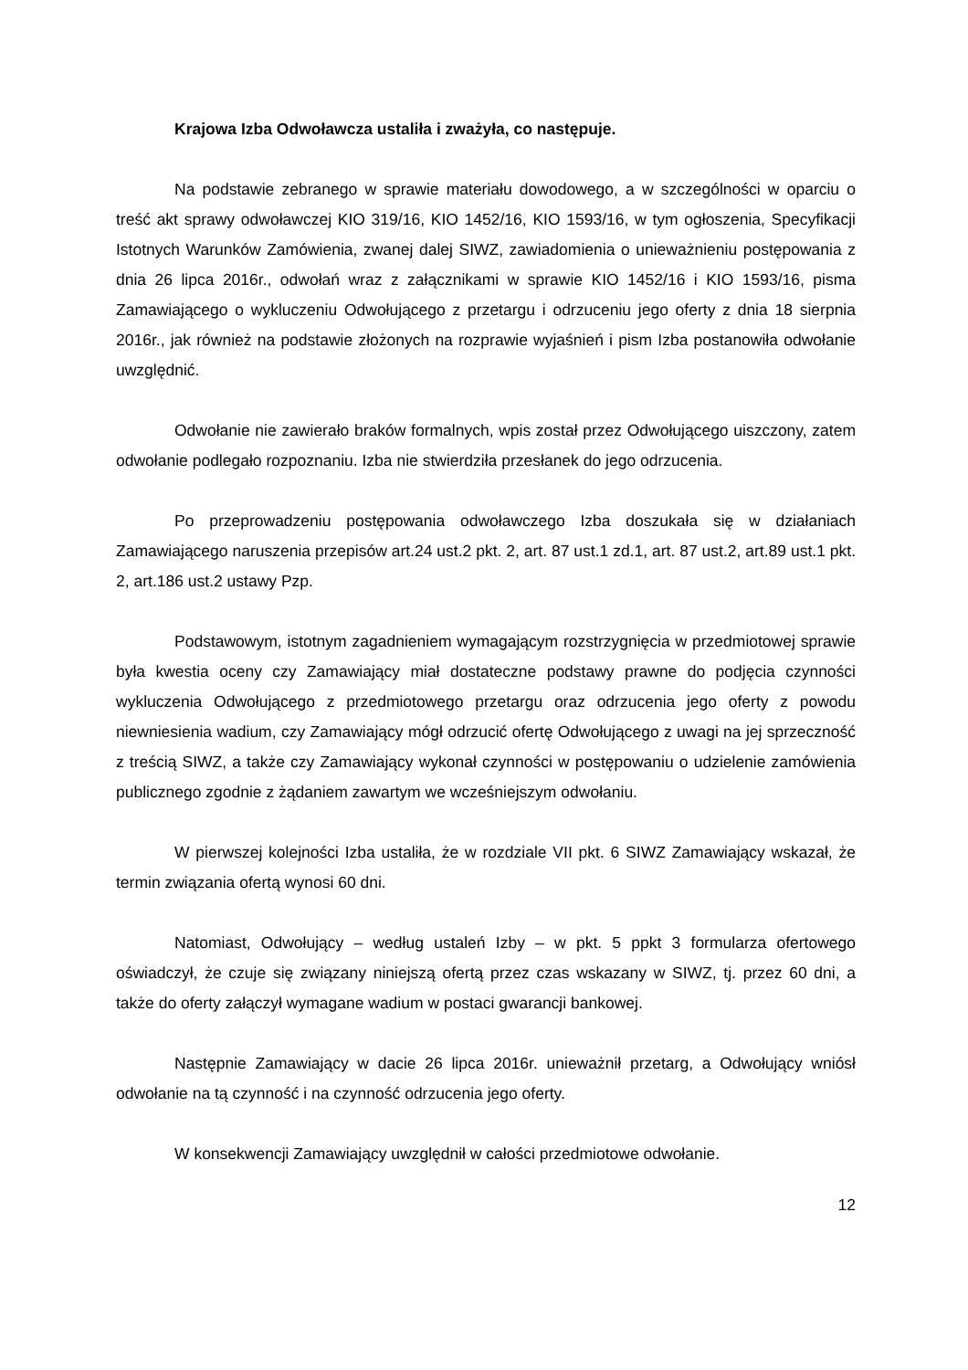Krajowa Izba Odwoławcza ustaliła i zważyła, co następuje.
Na podstawie zebranego w sprawie materiału dowodowego, a w szczególności w oparciu o treść akt sprawy odwoławczej KIO 319/16, KIO 1452/16, KIO 1593/16, w tym ogłoszenia, Specyfikacji Istotnych Warunków Zamówienia, zwanej dalej SIWZ, zawiadomienia o unieważnieniu postępowania z dnia 26 lipca 2016r., odwołań wraz z załącznikami w sprawie KIO 1452/16 i KIO 1593/16, pisma Zamawiającego o wykluczeniu Odwołującego z przetargu i odrzuceniu jego oferty z dnia 18 sierpnia 2016r., jak również na podstawie złożonych na rozprawie wyjaśnień i pism Izba postanowiła odwołanie uwzględnić.
Odwołanie nie zawierało braków formalnych, wpis został przez Odwołującego uiszczony, zatem odwołanie podlegało rozpoznaniu. Izba nie stwierdziła przesłanek do jego odrzucenia.
Po przeprowadzeniu postępowania odwoławczego Izba doszukała się w działaniach Zamawiającego naruszenia przepisów art.24 ust.2 pkt. 2, art. 87 ust.1 zd.1, art. 87 ust.2, art.89 ust.1 pkt. 2, art.186 ust.2 ustawy Pzp.
Podstawowym, istotnym zagadnieniem wymagającym rozstrzygnięcia w przedmiotowej sprawie była kwestia oceny czy Zamawiający miał dostateczne podstawy prawne do podjęcia czynności wykluczenia Odwołującego z przedmiotowego przetargu oraz odrzucenia jego oferty z powodu niewniesienia wadium, czy Zamawiający mógł odrzucić ofertę Odwołującego z uwagi na jej sprzeczność z treścią SIWZ, a także czy Zamawiający wykonał czynności w postępowaniu o udzielenie zamówienia publicznego zgodnie z żądaniem zawartym we wcześniejszym odwołaniu.
W pierwszej kolejności Izba ustaliła, że w rozdziale VII pkt. 6 SIWZ Zamawiający wskazał, że termin związania ofertą wynosi 60 dni.
Natomiast, Odwołujący – według ustaleń Izby – w pkt. 5 ppkt 3 formularza ofertowego oświadczył, że czuje się związany niniejszą ofertą przez czas wskazany w SIWZ, tj. przez 60 dni, a także do oferty załączył wymagane wadium w postaci gwarancji bankowej.
Następnie Zamawiający w dacie 26 lipca 2016r. unieważnił przetarg, a Odwołujący wniósł odwołanie na tą czynność i na czynność odrzucenia jego oferty.
W konsekwencji Zamawiający uwzględnił w całości przedmiotowe odwołanie.
12